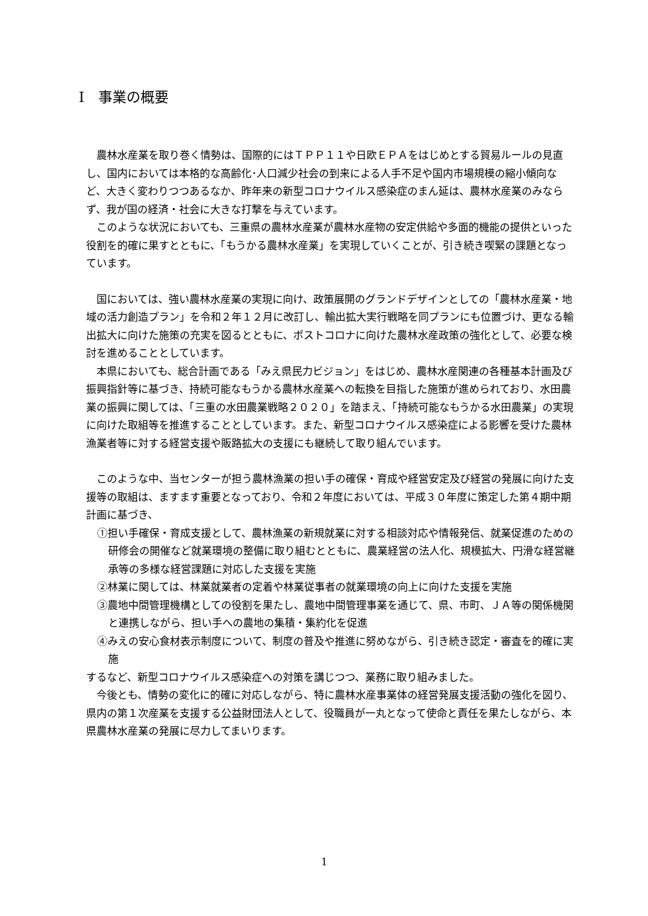Ⅰ　事業の概要
農林水産業を取り巻く情勢は、国際的にはＴＰＰ１１や日欧ＥＰＡをはじめとする貿易ルールの見直し、国内においては本格的な高齢化･人口減少社会の到来による人手不足や国内市場規模の縮小傾向など、大きく変わりつつあるなか、昨年来の新型コロナウイルス感染症のまん延は、農林水産業のみならず、我が国の経済・社会に大きな打撃を与えています。
このような状況においても、三重県の農林水産業が農林水産物の安定供給や多面的機能の提供といった役割を的確に果すとともに、「もうかる農林水産業」を実現していくことが、引き続き喫緊の課題となっています。
国においては、強い農林水産業の実現に向け、政策展開のグランドデザインとしての「農林水産業・地域の活力創造プラン」を令和２年１２月に改訂し、輸出拡大実行戦略を同プランにも位置づけ、更なる輸出拡大に向けた施策の充実を図るとともに、ポストコロナに向けた農林水産政策の強化として、必要な検討を進めることとしています。
本県においても、総合計画である「みえ県民力ビジョン」をはじめ、農林水産関連の各種基本計画及び振興指針等に基づき、持続可能なもうかる農林水産業への転換を目指した施策が進められており、水田農業の振興に関しては、「三重の水田農業戦略２０２０」を踏まえ、「持続可能なもうかる水田農業」の実現に向けた取組等を推進することとしています。また、新型コロナウイルス感染症による影響を受けた農林漁業者等に対する経営支援や販路拡大の支援にも継続して取り組んでいます。
このような中、当センターが担う農林漁業の担い手の確保・育成や経営安定及び経営の発展に向けた支援等の取組は、ますます重要となっており、令和２年度においては、平成３０年度に策定した第４期中期計画に基づき、
①担い手確保・育成支援として、農林漁業の新規就業に対する相談対応や情報発信、就業促進のための研修会の開催など就業環境の整備に取り組むとともに、農業経営の法人化、規模拡大、円滑な経営継承等の多様な経営課題に対応した支援を実施
②林業に関しては、林業就業者の定着や林業従事者の就業環境の向上に向けた支援を実施
③農地中間管理機構としての役割を果たし、農地中間管理事業を通じて、県、市町、ＪＡ等の関係機関と連携しながら、担い手への農地の集積・集約化を促進
④みえの安心食材表示制度について、制度の普及や推進に努めながら、引き続き認定・審査を的確に実施
するなど、新型コロナウイルス感染症への対策を講じつつ、業務に取り組みました。
今後とも、情勢の変化に的確に対応しながら、特に農林水産事業体の経営発展支援活動の強化を図り、県内の第１次産業を支援する公益財団法人として、役職員が一丸となって使命と責任を果たしながら、本県農林水産業の発展に尽力してまいります。
1